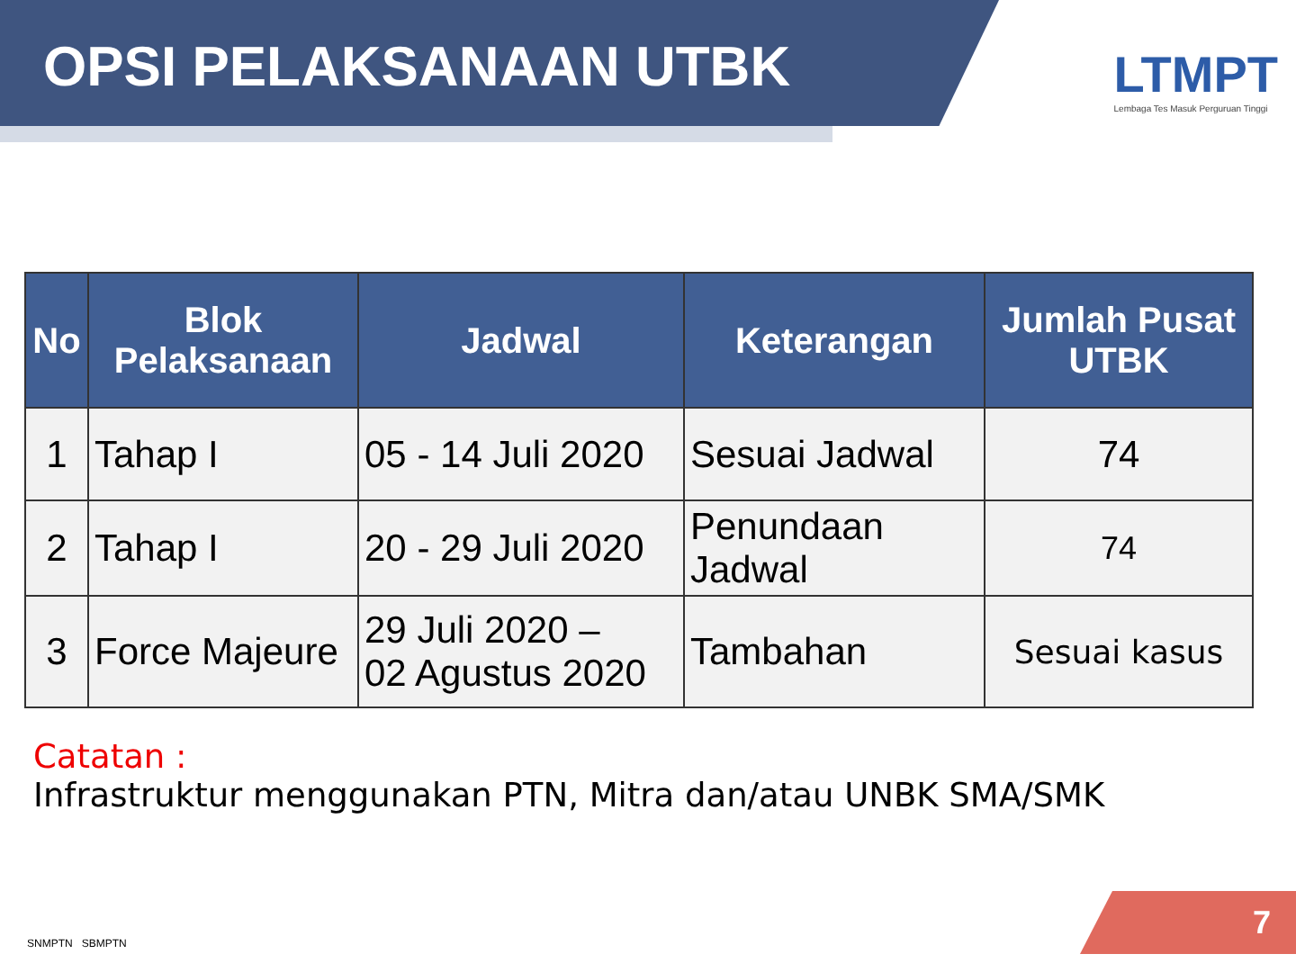OPSI PELAKSANAAN UTBK
LTMPT
Lembaga Tes Masuk Perguruan Tinggi
| No | Blok Pelaksanaan | Jadwal | Keterangan | Jumlah Pusat UTBK |
| --- | --- | --- | --- | --- |
| 1 | Tahap I | 05 - 14 Juli 2020 | Sesuai Jadwal | 74 |
| 2 | Tahap I | 20 - 29 Juli 2020 | Penundaan Jadwal | 74 |
| 3 | Force Majeure | 29 Juli 2020 – 02 Agustus 2020 | Tambahan | Sesuai kasus |
Catatan :
Infrastruktur menggunakan PTN, Mitra dan/atau UNBK SMA/SMK
SNMPTN SBMPTN 7